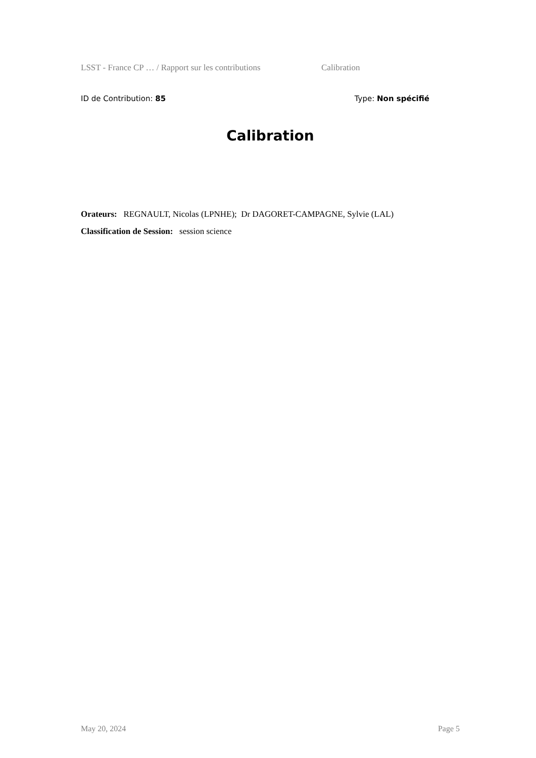LSST - France CP … / Rapport sur les contributions Calibration
ID de Contribution: 85 Type: Non spécifié
Calibration
Orateurs: REGNAULT, Nicolas (LPNHE); Dr DAGORET-CAMPAGNE, Sylvie (LAL)
Classification de Session: session science
May 20, 2024 Page 5